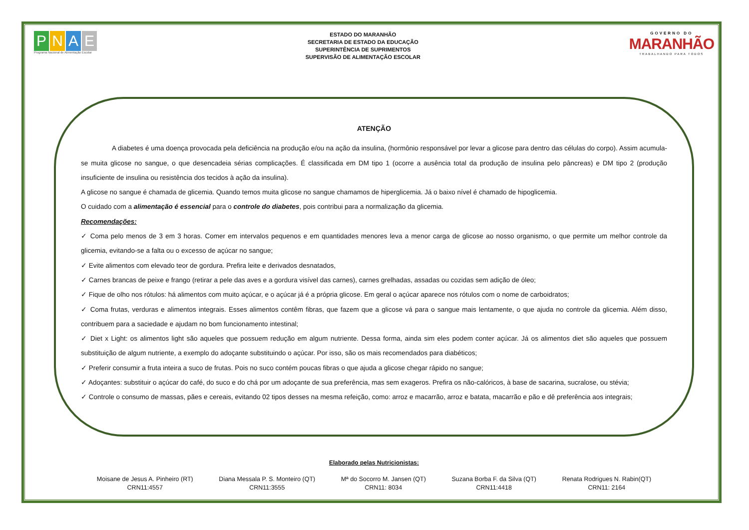PNAE
Programa Nacional de Alimentação Escolar
ESTADO DO MARANHÃO
SECRETARIA DE ESTADO DA EDUCAÇÃO
SUPERINTÊNCIA DE SUPRIMENTOS
SUPERVISÃO DE ALIMENTAÇÃO ESCOLAR
GOVERNO DO
MARANHÃO
TRABALHANDO PARA TODOS
ATENÇÃO
A diabetes é uma doença provocada pela deficiência na produção e/ou na ação da insulina, (hormônio responsável por levar a glicose para dentro das células do corpo). Assim acumula-se muita glicose no sangue, o que desencadeia sérias complicações. É classificada em DM tipo 1 (ocorre a ausência total da produção de insulina pelo pâncreas) e DM tipo 2 (produção insuficiente de insulina ou resistência dos tecidos à ação da insulina).
A glicose no sangue é chamada de glicemia. Quando temos muita glicose no sangue chamamos de hiperglicemia. Já o baixo nível é chamado de hipoglicemia.
O cuidado com a alimentação é essencial para o controle do diabetes, pois contribui para a normalização da glicemia.
Recomendações:
✓ Coma pelo menos de 3 em 3 horas. Comer em intervalos pequenos e em quantidades menores leva a menor carga de glicose ao nosso organismo, o que permite um melhor controle da glicemia, evitando-se a falta ou o excesso de açúcar no sangue;
✓ Evite alimentos com elevado teor de gordura. Prefira leite e derivados desnatados,
✓ Carnes brancas de peixe e frango (retirar a pele das aves e a gordura visível das carnes), carnes grelhadas, assadas ou cozidas sem adição de óleo;
✓ Fique de olho nos rótulos: há alimentos com muito açúcar, e o açúcar já é a própria glicose. Em geral o açúcar aparece nos rótulos com o nome de carboidratos;
✓ Coma frutas, verduras e alimentos integrais. Esses alimentos contêm fibras, que fazem que a glicose vá para o sangue mais lentamente, o que ajuda no controle da glicemia. Além disso, contribuem para a saciedade e ajudam no bom funcionamento intestinal;
✓ Diet x Light: os alimentos light são aqueles que possuem redução em algum nutriente. Dessa forma, ainda sim eles podem conter açúcar. Já os alimentos diet são aqueles que possuem substituição de algum nutriente, a exemplo do adoçante substituindo o açúcar. Por isso, são os mais recomendados para diabéticos;
✓ Preferir consumir a fruta inteira a suco de frutas. Pois no suco contém poucas fibras o que ajuda a glicose chegar rápido no sangue;
✓ Adoçantes: substituir o açúcar do café, do suco e do chá por um adoçante de sua preferência, mas sem exageros. Prefira os não-calóricos, à base de sacarina, sucralose, ou stévia;
✓ Controle o consumo de massas, pães e cereais, evitando 02 tipos desses na mesma refeição, como: arroz e macarrão, arroz e batata, macarrão e pão e dê preferência aos integrais;
Elaborado pelas Nutricionistas:
Moisane de Jesus A. Pinheiro (RT)
CRN11:4557
Diana Messala P. S. Monteiro (QT)
CRN11:3555
Mª do Socorro M. Jansen (QT)
CRN11: 8034
Suzana Borba F. da Silva (QT)
CRN11:4418
Renata Rodrigues N. Rabin(QT)
CRN11: 2164